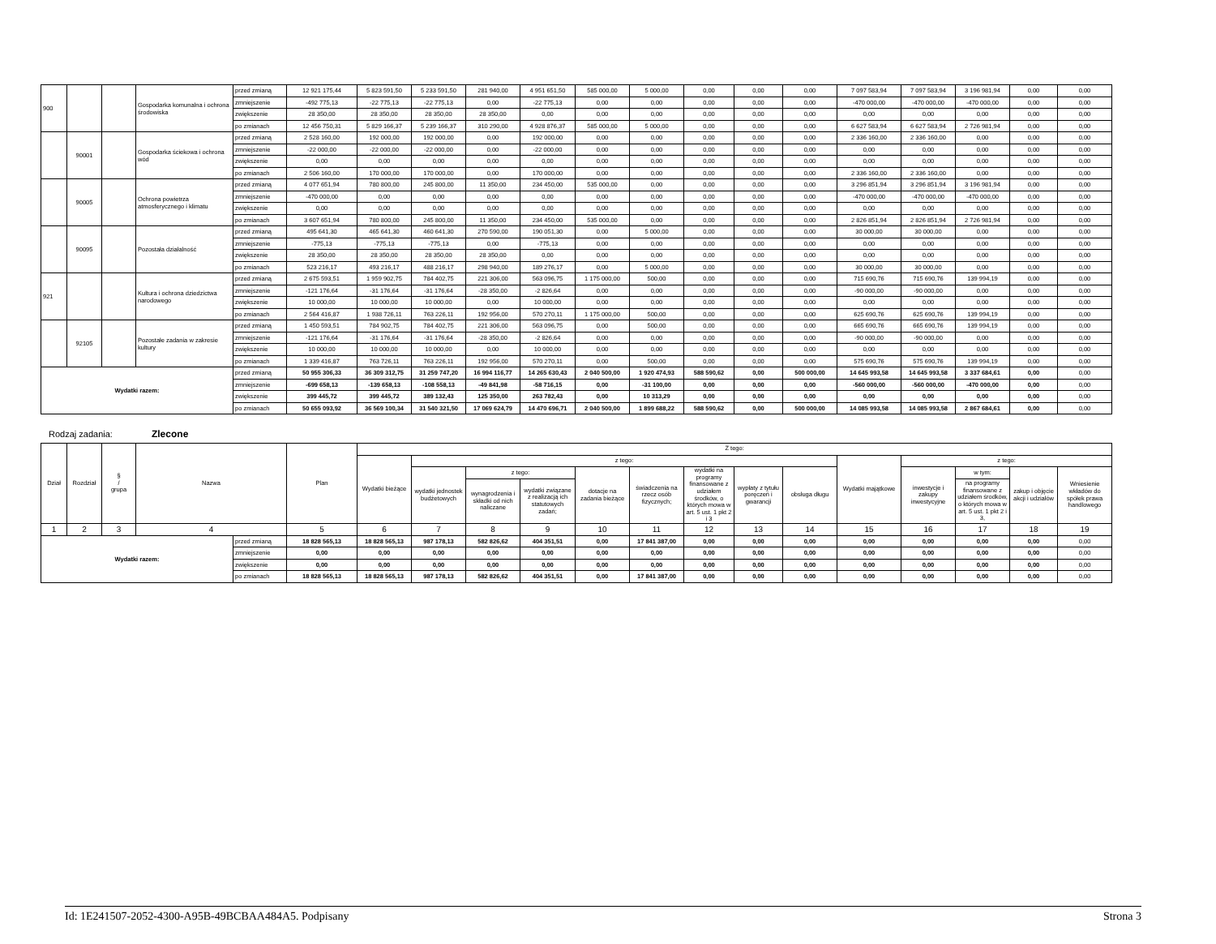| 900 | | | Gospodarka komunalna i ochrona środowiska | przed zmianą | 12 921 175,44 | 5 823 591,50 | 5 233 591,50 | 281 940,00 | 4 951 651,50 | 585 000,00 | 5 000,00 | 0,00 | 0,00 | 0,00 | 7 097 583,94 | 7 097 583,94 | 3 196 981,94 | 0,00 | 0,00 |
| | | | | zmniejszenie | -492 775,13 | -22 775,13 | -22 775,13 | 0,00 | -22 775,13 | 0,00 | 0,00 | 0,00 | 0,00 | 0,00 | -470 000,00 | -470 000,00 | -470 000,00 | 0,00 | 0,00 |
| | | | | zwiększenie | 28 350,00 | 28 350,00 | 28 350,00 | 28 350,00 | 0,00 | 0,00 | 0,00 | 0,00 | 0,00 | 0,00 | 0,00 | 0,00 | 0,00 | 0,00 | 0,00 |
| | | | | po zmianach | 12 456 750,31 | 5 829 166,37 | 5 239 166,37 | 310 290,00 | 4 928 876,37 | 585 000,00 | 5 000,00 | 0,00 | 0,00 | 0,00 | 6 627 583,94 | 6 627 583,94 | 2 726 981,94 | 0,00 | 0,00 |
| | 90001 | | Gospodarka ściekowa i ochrona wód | przed zmianą | 2 528 160,00 | 192 000,00 | 192 000,00 | 0,00 | 192 000,00 | 0,00 | 0,00 | 0,00 | 0,00 | 0,00 | 2 336 160,00 | 2 336 160,00 | 0,00 | 0,00 | 0,00 |
| | | | | zmniejszenie | -22 000,00 | -22 000,00 | -22 000,00 | 0,00 | -22 000,00 | 0,00 | 0,00 | 0,00 | 0,00 | 0,00 | 0,00 | 0,00 | 0,00 | 0,00 | 0,00 |
| | | | | zwiększenie | 0,00 | 0,00 | 0,00 | 0,00 | 0,00 | 0,00 | 0,00 | 0,00 | 0,00 | 0,00 | 0,00 | 0,00 | 0,00 | 0,00 | 0,00 |
| | | | | po zmianach | 2 506 160,00 | 170 000,00 | 170 000,00 | 0,00 | 170 000,00 | 0,00 | 0,00 | 0,00 | 0,00 | 0,00 | 2 336 160,00 | 2 336 160,00 | 0,00 | 0,00 | 0,00 |
| | 90005 | | Ochrona powietrza atmosferycznego i klimatu | przed zmianą | 4 077 651,94 | 780 800,00 | 245 800,00 | 11 350,00 | 234 450,00 | 535 000,00 | 0,00 | 0,00 | 0,00 | 0,00 | 3 296 851,94 | 3 296 851,94 | 3 196 981,94 | 0,00 | 0,00 |
| | | | | zmniejszenie | -470 000,00 | 0,00 | 0,00 | 0,00 | 0,00 | 0,00 | 0,00 | 0,00 | 0,00 | 0,00 | -470 000,00 | -470 000,00 | -470 000,00 | 0,00 | 0,00 |
| | | | | zwiększenie | 0,00 | 0,00 | 0,00 | 0,00 | 0,00 | 0,00 | 0,00 | 0,00 | 0,00 | 0,00 | 0,00 | 0,00 | 0,00 | 0,00 | 0,00 |
| | | | | po zmianach | 3 607 651,94 | 780 800,00 | 245 800,00 | 11 350,00 | 234 450,00 | 535 000,00 | 0,00 | 0,00 | 0,00 | 0,00 | 2 826 851,94 | 2 826 851,94 | 2 726 981,94 | 0,00 | 0,00 |
| | 90095 | | Pozostała działalność | przed zmianą | 495 641,30 | 465 641,30 | 460 641,30 | 270 590,00 | 190 051,30 | 0,00 | 5 000,00 | 0,00 | 0,00 | 0,00 | 30 000,00 | 30 000,00 | 0,00 | 0,00 | 0,00 |
| | | | | zmniejszenie | -775,13 | -775,13 | -775,13 | 0,00 | -775,13 | 0,00 | 0,00 | 0,00 | 0,00 | 0,00 | 0,00 | 0,00 | 0,00 | 0,00 | 0,00 |
| | | | | zwiększenie | 28 350,00 | 28 350,00 | 28 350,00 | 28 350,00 | 0,00 | 0,00 | 0,00 | 0,00 | 0,00 | 0,00 | 0,00 | 0,00 | 0,00 | 0,00 | 0,00 |
| | | | | po zmianach | 523 216,17 | 493 216,17 | 488 216,17 | 298 940,00 | 189 276,17 | 0,00 | 5 000,00 | 0,00 | 0,00 | 0,00 | 30 000,00 | 30 000,00 | 0,00 | 0,00 | 0,00 |
| 921 | | | Kultura i ochrona dziedzictwa narodowego | przed zmianą | 2 675 593,51 | 1 959 902,75 | 784 402,75 | 221 306,00 | 563 096,75 | 1 175 000,00 | 500,00 | 0,00 | 0,00 | 0,00 | 715 690,76 | 715 690,76 | 139 994,19 | 0,00 | 0,00 |
| | | | | zmniejszenie | -121 176,64 | -31 176,64 | -31 176,64 | -28 350,00 | -2 826,64 | 0,00 | 0,00 | 0,00 | 0,00 | 0,00 | -90 000,00 | -90 000,00 | 0,00 | 0,00 | 0,00 |
| | | | | zwiększenie | 10 000,00 | 10 000,00 | 10 000,00 | 0,00 | 10 000,00 | 0,00 | 0,00 | 0,00 | 0,00 | 0,00 | 0,00 | 0,00 | 0,00 | 0,00 | 0,00 |
| | | | | po zmianach | 2 564 416,87 | 1 938 726,11 | 763 226,11 | 192 956,00 | 570 270,11 | 1 175 000,00 | 500,00 | 0,00 | 0,00 | 0,00 | 625 690,76 | 625 690,76 | 139 994,19 | 0,00 | 0,00 |
| | 92105 | | Pozostałe zadania w zakresie kultury | przed zmianą | 1 450 593,51 | 784 902,75 | 784 402,75 | 221 306,00 | 563 096,75 | 0,00 | 500,00 | 0,00 | 0,00 | 0,00 | 665 690,76 | 665 690,76 | 139 994,19 | 0,00 | 0,00 |
| | | | | zmniejszenie | -121 176,64 | -31 176,64 | -31 176,64 | -28 350,00 | -2 826,64 | 0,00 | 0,00 | 0,00 | 0,00 | 0,00 | -90 000,00 | -90 000,00 | 0,00 | 0,00 | 0,00 |
| | | | | zwiększenie | 10 000,00 | 10 000,00 | 10 000,00 | 0,00 | 10 000,00 | 0,00 | 0,00 | 0,00 | 0,00 | 0,00 | 0,00 | 0,00 | 0,00 | 0,00 | 0,00 |
| | | | | po zmianach | 1 339 416,87 | 763 726,11 | 763 226,11 | 192 956,00 | 570 270,11 | 0,00 | 500,00 | 0,00 | 0,00 | 0,00 | 575 690,76 | 575 690,76 | 139 994,19 | 0,00 | 0,00 |
| Wydatki razem: | | | | przed zmianą | 50 955 306,33 | 36 309 312,75 | 31 259 747,20 | 16 994 116,77 | 14 265 630,43 | 2 040 500,00 | 1 920 474,93 | 588 590,62 | 0,00 | 500 000,00 | 14 645 993,58 | 14 645 993,58 | 3 337 684,61 | 0,00 | 0,00 |
| | | | | zmniejszenie | -699 658,13 | -139 658,13 | -108 558,13 | -49 841,98 | -58 716,15 | 0,00 | -31 100,00 | 0,00 | 0,00 | 0,00 | -560 000,00 | -560 000,00 | -470 000,00 | 0,00 | 0,00 |
| | | | | zwiększenie | 399 445,72 | 399 445,72 | 389 132,43 | 125 350,00 | 263 782,43 | 0,00 | 10 313,29 | 0,00 | 0,00 | 0,00 | 0,00 | 0,00 | 0,00 | 0,00 | 0,00 |
| | | | | po zmianach | 50 655 093,92 | 36 569 100,34 | 31 540 321,50 | 17 069 624,79 | 14 470 696,71 | 2 040 500,00 | 1 899 688,22 | 588 590,62 | 0,00 | 500 000,00 | 14 085 993,58 | 14 085 993,58 | 2 867 684,61 | 0,00 | 0,00 |
Rodzaj zadania: Zlecone
| Dział | Rozdział | § / grupa | Nazwa | | Plan | Z tego: | | | | | | | | | | | | | |
| --- | --- | --- | --- | --- | --- | --- | --- | --- | --- | --- | --- | --- | --- | --- | --- | --- | --- | --- | --- |
| | | | | | | Wydatki bieżące | z tego: | | | | | | | | Wydatki majątkowe | z tego: | | | |
| | | | | | | | wydatki jednostek budżetowych | z tego: | | dotacje na zadania bieżące | świadczenia na rzecz osób fizycznych; | wydatki na programy finansowane z udziałem środków, o których mowa w art. 5 ust. 1 pkt 2 i 3 | wypłaty z tytułu poręczeń i gwarancji | obsługa długu | | inwestycje i zakupy inwestycyjne | w tym: | zakup i objęcie akcji i udziałów | Wniesienie wkładów do spółek prawa handlowego |
| | | | | | | | | wynagrodzenia i składki od nich naliczane | wydatki związane z realizacją ich statutowych zadań; | | | | | | | | na programy finansowane z udziałem środków, o których mowa w art. 5 ust. 1 pkt 2 i 3, | | |
| 1 | 2 | 3 | 4 | | 5 | 6 | 7 | 8 | 9 | 10 | 11 | 12 | 13 | 14 | 15 | 16 | 17 | 18 | 19 |
| Wydatki razem: | | | | przed zmianą | 18 828 565,13 | 18 828 565,13 | 987 178,13 | 582 826,62 | 404 351,51 | 0,00 | 17 841 387,00 | 0,00 | 0,00 | 0,00 | 0,00 | 0,00 | 0,00 | 0,00 | 0,00 |
| | | | | zmniejszenie | 0,00 | 0,00 | 0,00 | 0,00 | 0,00 | 0,00 | 0,00 | 0,00 | 0,00 | 0,00 | 0,00 | 0,00 | 0,00 | 0,00 | 0,00 |
| | | | | zwiększenie | 0,00 | 0,00 | 0,00 | 0,00 | 0,00 | 0,00 | 0,00 | 0,00 | 0,00 | 0,00 | 0,00 | 0,00 | 0,00 | 0,00 | 0,00 |
| | | | | po zmianach | 18 828 565,13 | 18 828 565,13 | 987 178,13 | 582 826,62 | 404 351,51 | 0,00 | 17 841 387,00 | 0,00 | 0,00 | 0,00 | 0,00 | 0,00 | 0,00 | 0,00 | 0,00 |
Id: 1E241507-2052-4300-A95B-49BCBAA484A5. Podpisany Strona 3